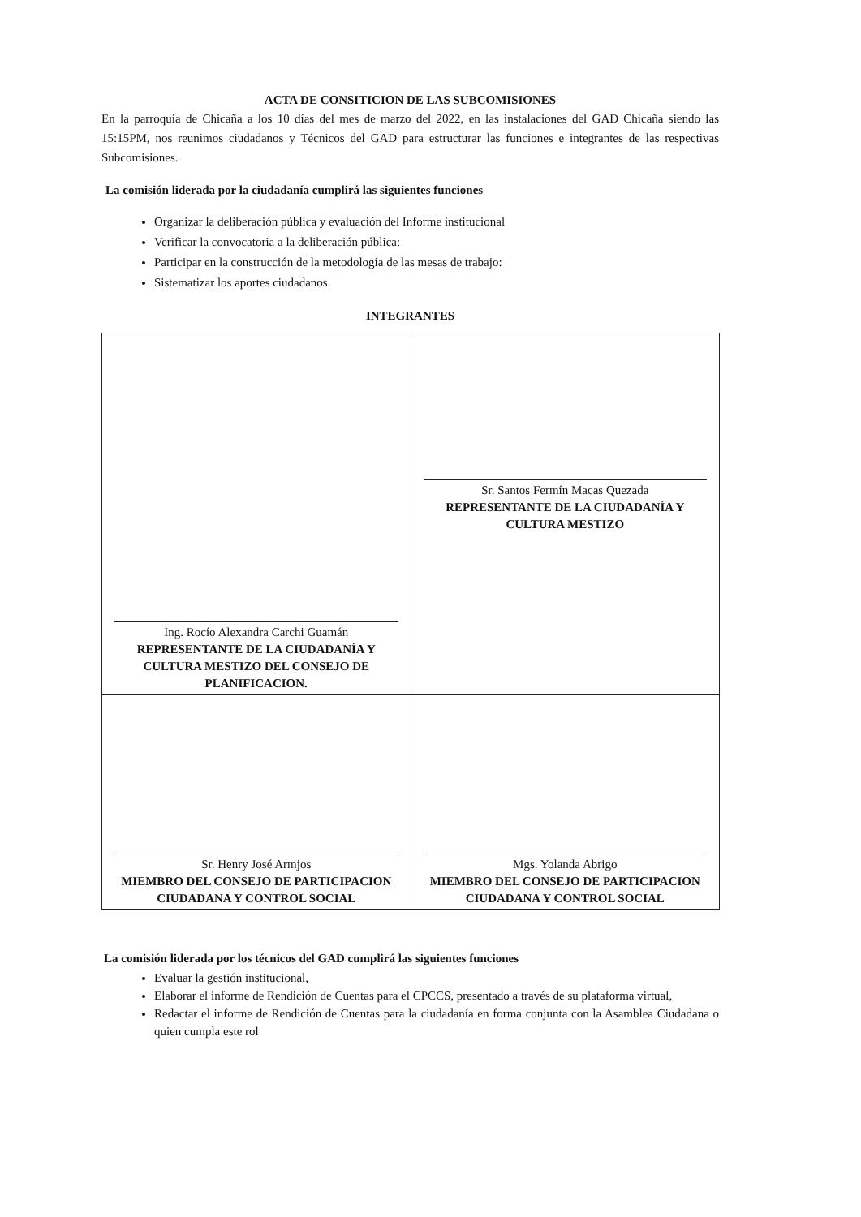ACTA DE CONSITICION DE LAS SUBCOMISIONES
En la parroquia de Chicaña a los 10 días del mes de marzo del 2022, en las instalaciones del GAD Chicaña siendo las 15:15PM, nos reunimos ciudadanos y Técnicos del GAD para estructurar las funciones e integrantes de las respectivas Subcomisiones.
La comisión liderada por la ciudadanía cumplirá las siguientes funciones
Organizar la deliberación pública y evaluación del Informe institucional
Verificar la convocatoria a la deliberación pública:
Participar en la construcción de la metodología de las mesas de trabajo:
Sistematizar los aportes ciudadanos.
INTEGRANTES
| Ing. Rocío Alexandra Carchi Guamán REPRESENTANTE DE LA CIUDADANÍA Y CULTURA MESTIZO DEL CONSEJO DE PLANIFICACION. | Sr. Santos Fermín Macas Quezada REPRESENTANTE DE LA CIUDADANÍA Y CULTURA MESTIZO |
| Sr. Henry José Armjos MIEMBRO DEL CONSEJO DE PARTICIPACION CIUDADANA Y CONTROL SOCIAL | Mgs. Yolanda Abrigo MIEMBRO DEL CONSEJO DE PARTICIPACION CIUDADANA Y CONTROL SOCIAL |
La comisión liderada por los técnicos del GAD cumplirá las siguientes funciones
Evaluar la gestión institucional,
Elaborar el informe de Rendición de Cuentas para el CPCCS, presentado a través de su plataforma virtual,
Redactar el informe de Rendición de Cuentas para la ciudadanía en forma conjunta con la Asamblea Ciudadana o quien cumpla este rol